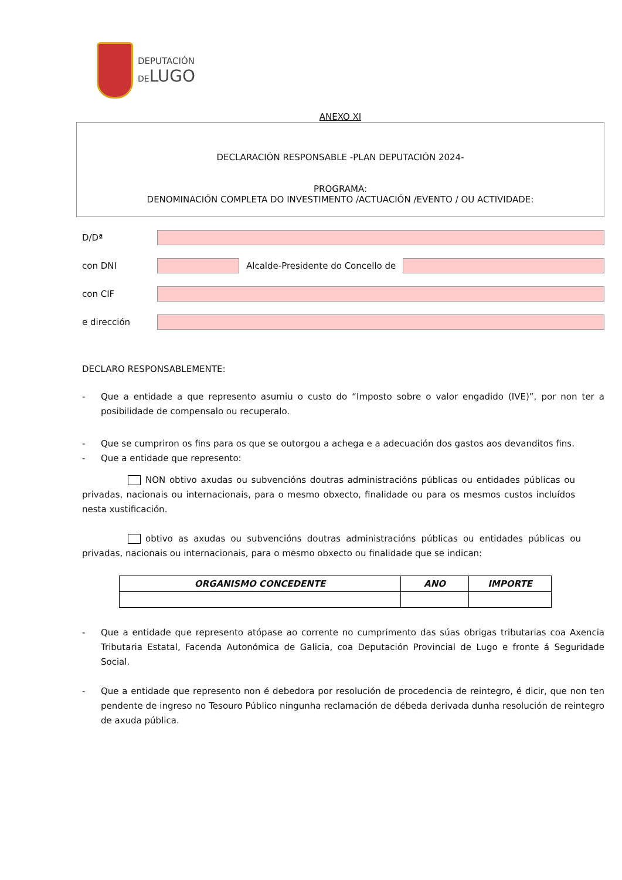DEPUTACIÓN
DELUGO
ANEXO XI
DECLARACIÓN RESPONSABLE -PLAN DEPUTACIÓN 2024-
PROGRAMA:
DENOMINACIÓN COMPLETA DO INVESTIMENTO /ACTUACIÓN /EVENTO / OU ACTIVIDADE:
D/Dª
con DNI
Alcalde-Presidente do Concello de
con CIF
e dirección
DECLARO RESPONSABLEMENTE:
- Que a entidade a que represento asumiu o custo do “Imposto sobre o valor engadido (IVE)”, por non ter a posibilidade de compensalo ou recuperalo.
- Que se cumpriron os fins para os que se outorgou a achega e a adecuación dos gastos aos devanditos fins.
- Que a entidade que represento:
NON obtivo axudas ou subvencións doutras administracións públicas ou entidades públicas ou privadas, nacionais ou internacionais, para o mesmo obxecto, finalidade ou para os mesmos custos incluídos nesta xustificación.
obtivo as axudas ou subvencións doutras administracións públicas ou entidades públicas ou privadas, nacionais ou internacionais, para o mesmo obxecto ou finalidade que se indican:
| ORGANISMO CONCEDENTE | ANO | IMPORTE |
| --- | --- | --- |
- Que a entidade que represento atópase ao corrente no cumprimento das súas obrigas tributarias coa Axencia Tributaria Estatal, Facenda Autonómica de Galicia, coa Deputación Provincial de Lugo e fronte á Seguridade Social.
- Que a entidade que represento non é debedora por resolución de procedencia de reintegro, é dicir, que non ten pendente de ingreso no Tesouro Público ningunha reclamación de débeda derivada dunha resolución de reintegro de axuda pública.